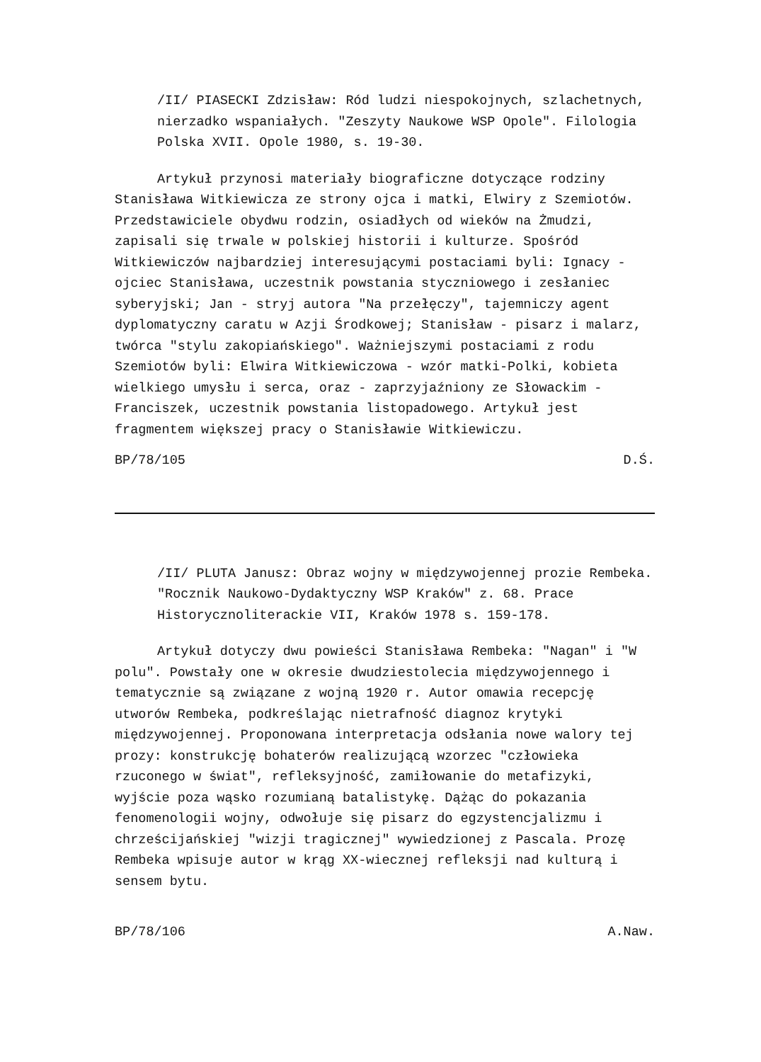/II/ PIASECKI Zdzisław: Ród ludzi niespokojnych, szlachetnych, nierzadko wspaniałych. "Zeszyty Naukowe WSP Opole". Filologia Polska XVII. Opole 1980, s. 19-30.
Artykuł przynosi materiały biograficzne dotyczące rodziny Stanisława Witkiewicza ze strony ojca i matki, Elwiry z Szemiotów. Przedstawiciele obydwu rodzin, osiadłych od wieków na Żmudzi, zapisali się trwale w polskiej historii i kulturze. Spośród Witkiewiczów najbardziej interesującymi postaciami byli: Ignacy - ojciec Stanisława, uczestnik powstania styczniowego i zesłaniec syberyjski; Jan - stryj autora "Na przełęczy", tajemniczy agent dyplomatyczny caratu w Azji Środkowej; Stanisław - pisarz i malarz, twórca "stylu zakopiańskiego". Ważniejszymi postaciami z rodu Szemiotów byli: Elwira Witkiewiczowa - wzór matki-Polki, kobieta wielkiego umysłu i serca, oraz - zaprzyjaźniony ze Słowackim - Franciszek, uczestnik powstania listopadowego. Artykuł jest fragmentem większej pracy o Stanisławie Witkiewiczu.
BP/78/105 D.Ś.
/II/ PLUTA Janusz: Obraz wojny w międzywojennej prozie Rembeka. "Rocznik Naukowo-Dydaktyczny WSP Kraków" z. 68. Prace Historycznoliterackie VII, Kraków 1978 s. 159-178.
Artykuł dotyczy dwu powieści Stanisława Rembeka: "Nagan" i "W polu". Powstały one w okresie dwudziestolecia międzywojennego i tematycznie są związane z wojną 1920 r. Autor omawia recepcję utworów Rembeka, podkreślając nietrafność diagnoz krytyki międzywojennej. Proponowana interpretacja odsłania nowe walory tej prozy: konstrukcję bohaterów realizującą wzorzec "człowieka rzuconego w świat", refleksyjność, zamiłowanie do metafizyki, wyjście poza wąsko rozumianą batalistykę. Dążąc do pokazania fenomenologii wojny, odwołuje się pisarz do egzystencjalizmu i chrześcijańskiej "wizji tragicznej" wywiedzionej z Pascala. Prozę Rembeka wpisuje autor w krąg XX-wiecznej refleksji nad kulturą i sensem bytu.
BP/78/106 A.Naw.